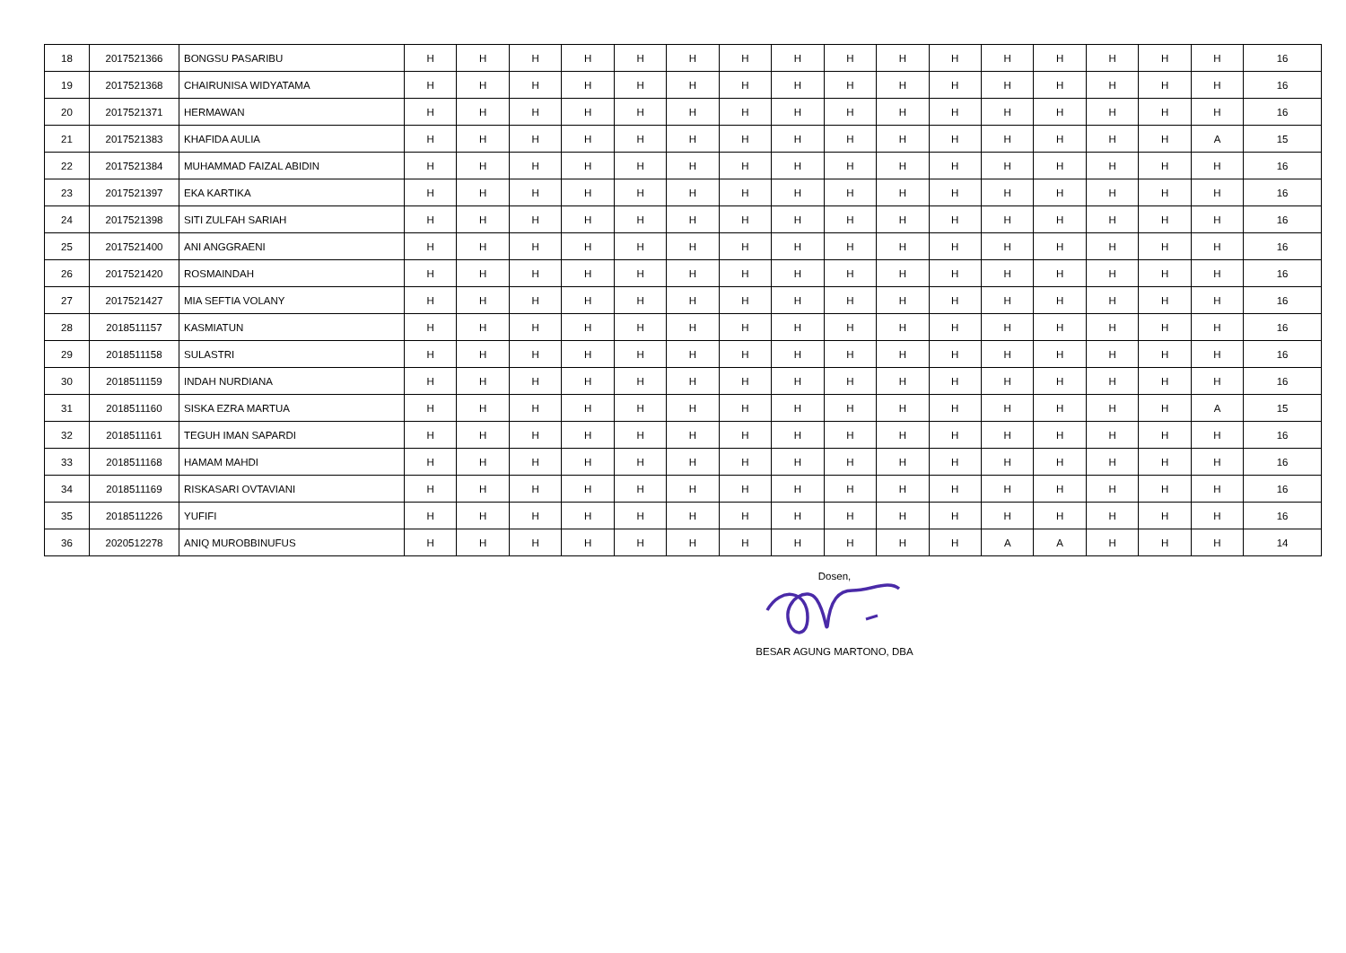| 18 | 2017521366 | BONGSU PASARIBU | H | H | H | H | H | H | H | H | H | H | H | H | H | H | H | H | 16 |
| 19 | 2017521368 | CHAIRUNISA WIDYATAMA | H | H | H | H | H | H | H | H | H | H | H | H | H | H | H | H | 16 |
| 20 | 2017521371 | HERMAWAN | H | H | H | H | H | H | H | H | H | H | H | H | H | H | H | H | 16 |
| 21 | 2017521383 | KHAFIDA AULIA | H | H | H | H | H | H | H | H | H | H | H | H | H | H | H | A | 15 |
| 22 | 2017521384 | MUHAMMAD FAIZAL ABIDIN | H | H | H | H | H | H | H | H | H | H | H | H | H | H | H | H | 16 |
| 23 | 2017521397 | EKA KARTIKA | H | H | H | H | H | H | H | H | H | H | H | H | H | H | H | H | 16 |
| 24 | 2017521398 | SITI ZULFAH SARIAH | H | H | H | H | H | H | H | H | H | H | H | H | H | H | H | H | 16 |
| 25 | 2017521400 | ANI ANGGRAENI | H | H | H | H | H | H | H | H | H | H | H | H | H | H | H | H | 16 |
| 26 | 2017521420 | ROSMAINDAH | H | H | H | H | H | H | H | H | H | H | H | H | H | H | H | H | 16 |
| 27 | 2017521427 | MIA SEFTIA VOLANY | H | H | H | H | H | H | H | H | H | H | H | H | H | H | H | H | 16 |
| 28 | 2018511157 | KASMIATUN | H | H | H | H | H | H | H | H | H | H | H | H | H | H | H | H | 16 |
| 29 | 2018511158 | SULASTRI | H | H | H | H | H | H | H | H | H | H | H | H | H | H | H | H | 16 |
| 30 | 2018511159 | INDAH NURDIANA | H | H | H | H | H | H | H | H | H | H | H | H | H | H | H | H | 16 |
| 31 | 2018511160 | SISKA EZRA MARTUA | H | H | H | H | H | H | H | H | H | H | H | H | H | H | H | A | 15 |
| 32 | 2018511161 | TEGUH IMAN SAPARDI | H | H | H | H | H | H | H | H | H | H | H | H | H | H | H | H | 16 |
| 33 | 2018511168 | HAMAM MAHDI | H | H | H | H | H | H | H | H | H | H | H | H | H | H | H | H | 16 |
| 34 | 2018511169 | RISKASARI OVTAVIANI | H | H | H | H | H | H | H | H | H | H | H | H | H | H | H | H | 16 |
| 35 | 2018511226 | YUFIFI | H | H | H | H | H | H | H | H | H | H | H | H | H | H | H | H | 16 |
| 36 | 2020512278 | ANIQ MUROBBINUFUS | H | H | H | H | H | H | H | H | H | H | H | A | A | H | H | H | 14 |
Dosen,
BESAR AGUNG MARTONO, DBA